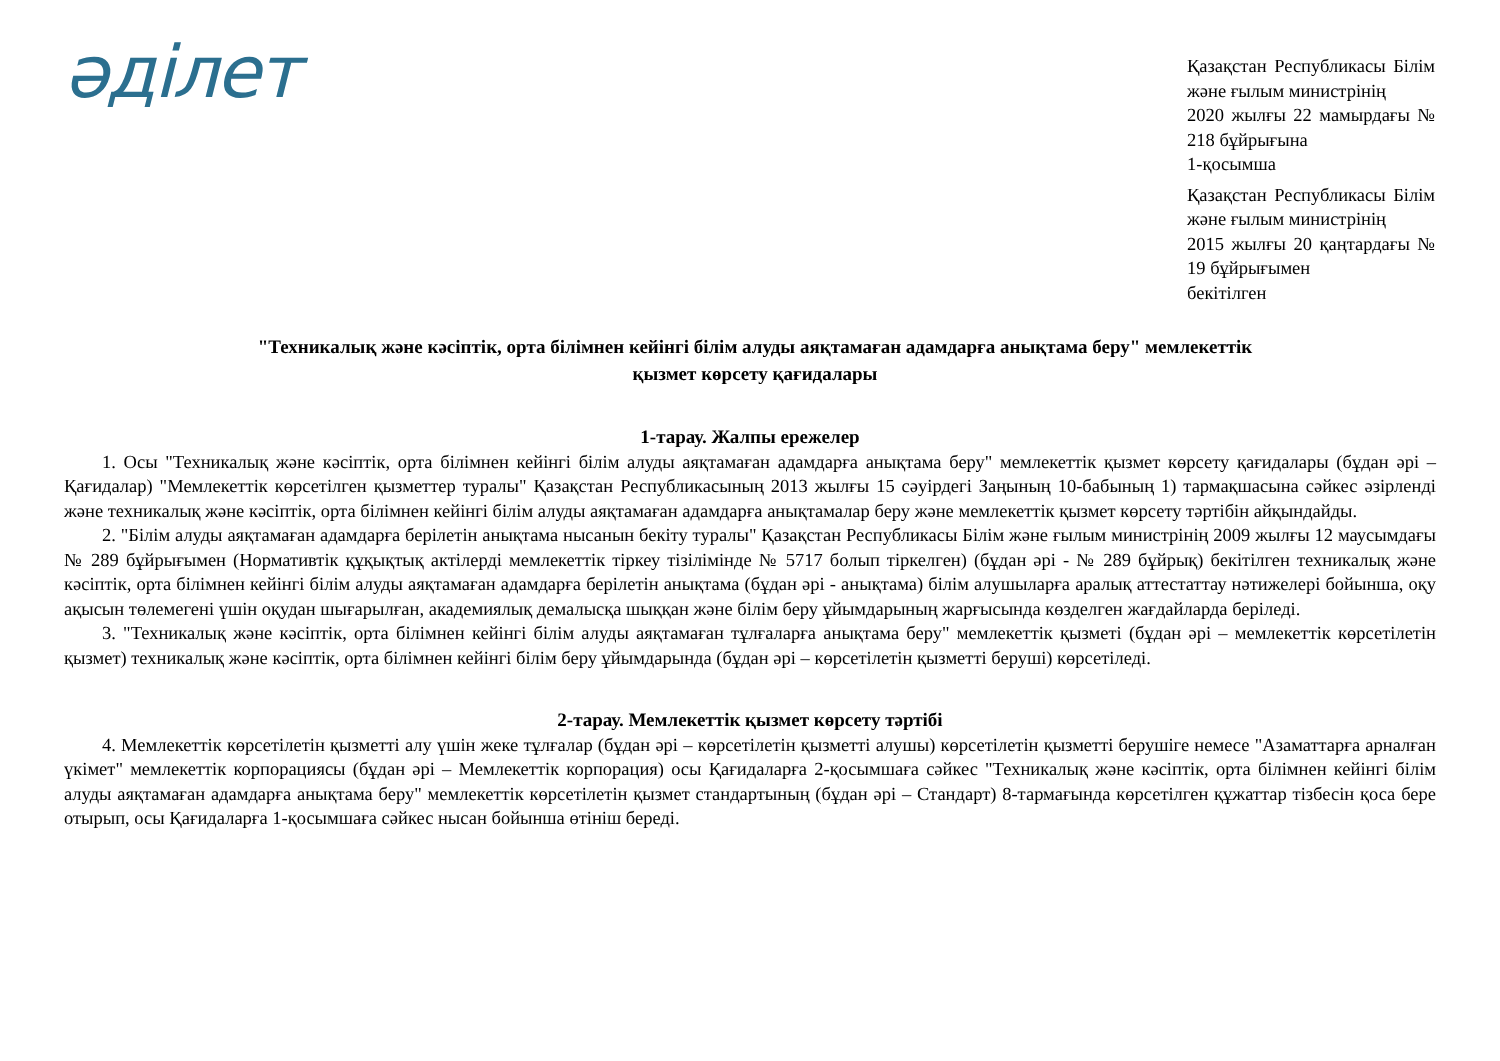әділет
Қазақстан Республикасы Білім және ғылым министрінің
2020 жылғы 22 мамырдағы № 218 бұйрығына
1-қосымша
Қазақстан Республикасы Білім және ғылым министрінің
2015 жылғы 20 қаңтардағы № 19 бұйрығымен
бекітілген
"Техникалық және кәсіптік, орта білімнен кейінгі білім алуды аяқтамаған адамдарға анықтама беру" мемлекеттік қызмет көрсету қағидалары
1-тарау. Жалпы ережелер
1. Осы "Техникалық және кәсіптік, орта білімнен кейінгі білім алуды аяқтамаған адамдарға анықтама беру" мемлекеттік қызмет көрсету қағидалары (бұдан әрі – Қағидалар) "Мемлекеттік көрсетілген қызметтер туралы" Қазақстан Республикасының 2013 жылғы 15 сәуірдегі Заңының 10-бабының 1) тармақшасына сәйкес әзірленді және техникалық және кәсіптік, орта білімнен кейінгі білім алуды аяқтамаған адамдарға анықтамалар беру және мемлекеттік қызмет көрсету тәртібін айқындайды.
2. "Білім алуды аяқтамаған адамдарға берілетін анықтама нысанын бекіту туралы" Қазақстан Республикасы Білім және ғылым министрінің 2009 жылғы 12 маусымдағы № 289 бұйрығымен (Нормативтік құқықтық актілерді мемлекеттік тіркеу тізілімінде № 5717 болып тіркелген) (бұдан әрі - № 289 бұйрық) бекітілген техникалық және кәсіптік, орта білімнен кейінгі білім алуды аяқтамаған адамдарға берілетін анықтама (бұдан әрі - анықтама) білім алушыларға аралық аттестаттау нәтижелері бойынша, оқу ақысын төлемегені үшін оқудан шығарылған, академиялық демалысқа шыққан және білім беру ұйымдарының жарғысында көзделген жағдайларда беріледі.
3. "Техникалық және кәсіптік, орта білімнен кейінгі білім алуды аяқтамаған тұлғаларға анықтама беру" мемлекеттік қызметі (бұдан әрі – мемлекеттік көрсетілетін қызмет) техникалық және кәсіптік, орта білімнен кейінгі білім беру ұйымдарында (бұдан әрі – көрсетілетін қызметті беруші) көрсетіледі.
2-тарау. Мемлекеттік қызмет көрсету тәртібі
4. Мемлекеттік көрсетілетін қызметті алу үшін жеке тұлғалар (бұдан әрі – көрсетілетін қызметті алушы) көрсетілетін қызметті берушіге немесе "Азаматтарға арналған үкімет" мемлекеттік корпорациясы (бұдан әрі – Мемлекеттік корпорация) осы Қағидаларға 2-қосымшаға сәйкес "Техникалық және кәсіптік, орта білімнен кейінгі білім алуды аяқтамаған адамдарға анықтама беру" мемлекеттік көрсетілетін қызмет стандартының (бұдан әрі – Стандарт) 8-тармағында көрсетілген құжаттар тізбесін қоса бере отырып, осы Қағидаларға 1-қосымшаға сәйкес нысан бойынша өтініш береді.